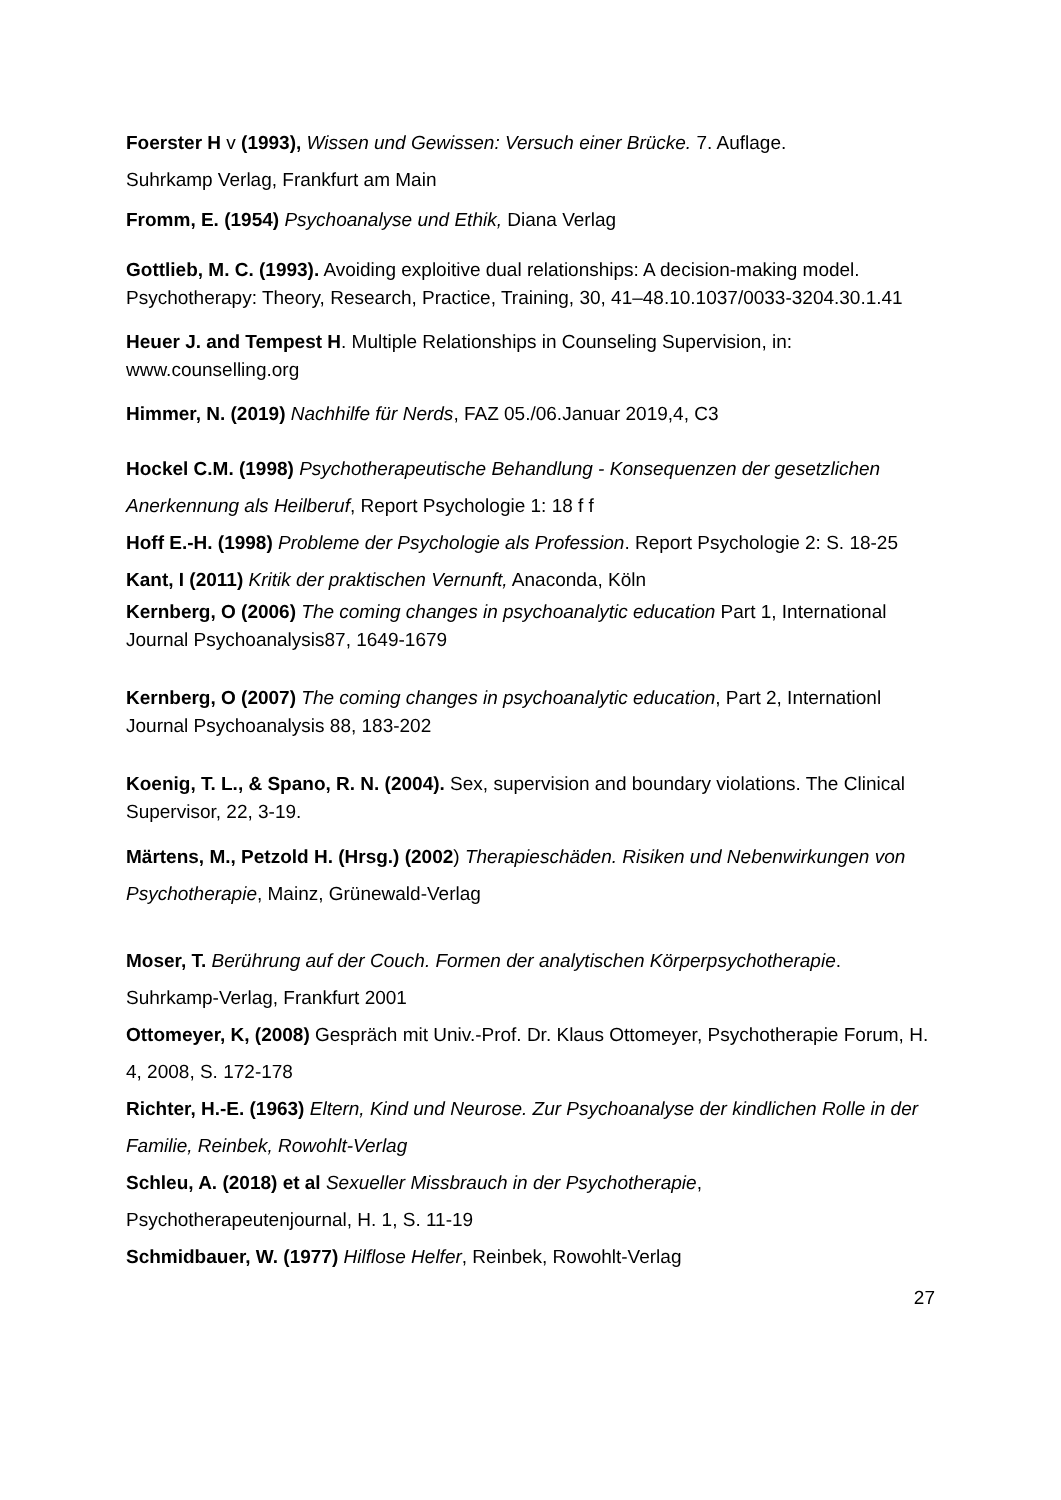Foerster H v (1993), Wissen und Gewissen: Versuch einer Brücke. 7. Auflage.
Suhrkamp Verlag, Frankfurt am Main
Fromm, E. (1954) Psychoanalyse und Ethik, Diana Verlag
Gottlieb, M. C. (1993). Avoiding exploitive dual relationships: A decision-making model. Psychotherapy: Theory, Research, Practice, Training, 30, 41–48.10.1037/0033-3204.30.1.41
Heuer J. and Tempest H. Multiple Relationships in Counseling Supervision, in: www.counselling.org
Himmer, N. (2019) Nachhilfe für Nerds, FAZ 05./06.Januar 2019,4, C3
Hockel C.M. (1998) Psychotherapeutische Behandlung - Konsequenzen der gesetzlichen Anerkennung als Heilberuf, Report Psychologie 1: 18 f f
Hoff E.-H. (1998) Probleme der Psychologie als Profession. Report Psychologie 2: S. 18-25
Kant, I (2011) Kritik der praktischen Vernunft, Anaconda, Köln
Kernberg, O (2006) The coming changes in psychoanalytic education Part 1, International Journal Psychoanalysis87, 1649-1679
Kernberg, O (2007) The coming changes in psychoanalytic education, Part 2, Internationl Journal Psychoanalysis 88, 183-202
Koenig, T. L., & Spano, R. N. (2004). Sex, supervision and boundary violations. The Clinical Supervisor, 22, 3-19.
Märtens, M., Petzold H. (Hrsg.) (2002) Therapieschäden. Risiken und Nebenwirkungen von Psychotherapie, Mainz, Grünewald-Verlag
Moser, T. Berührung auf der Couch. Formen der analytischen Körperpsychotherapie. Suhrkamp-Verlag, Frankfurt 2001
Ottomeyer, K, (2008) Gespräch mit Univ.-Prof. Dr. Klaus Ottomeyer, Psychotherapie Forum, H. 4, 2008, S. 172-178
Richter, H.-E. (1963) Eltern, Kind und Neurose. Zur Psychoanalyse der kindlichen Rolle in der Familie, Reinbek, Rowohlt-Verlag
Schleu, A. (2018) et al Sexueller Missbrauch in der Psychotherapie,
Psychotherapeutenjournal, H. 1, S. 11-19
Schmidbauer, W. (1977) Hilflose Helfer, Reinbek, Rowohlt-Verlag
27